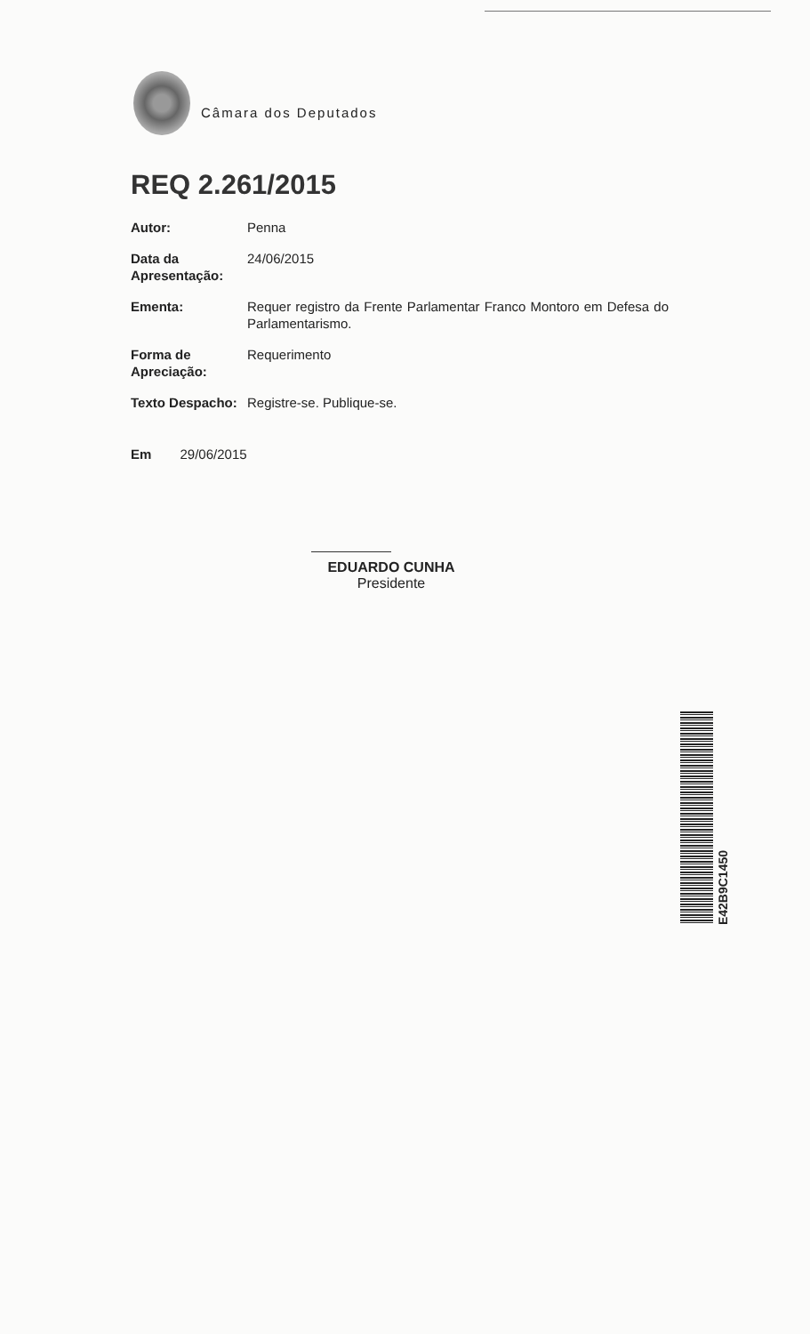Câmara dos Deputados
REQ 2.261/2015
Autor: Penna
Data da Apresentação:
24/06/2015
Ementa: Requer registro da Frente Parlamentar Franco Montoro em Defesa do Parlamentarismo.
Forma de Apreciação:
Requerimento
Texto Despacho:
Registre-se. Publique-se.
Em 29/06/2015
EDUARDO CUNHA
Presidente
E42B9C1450